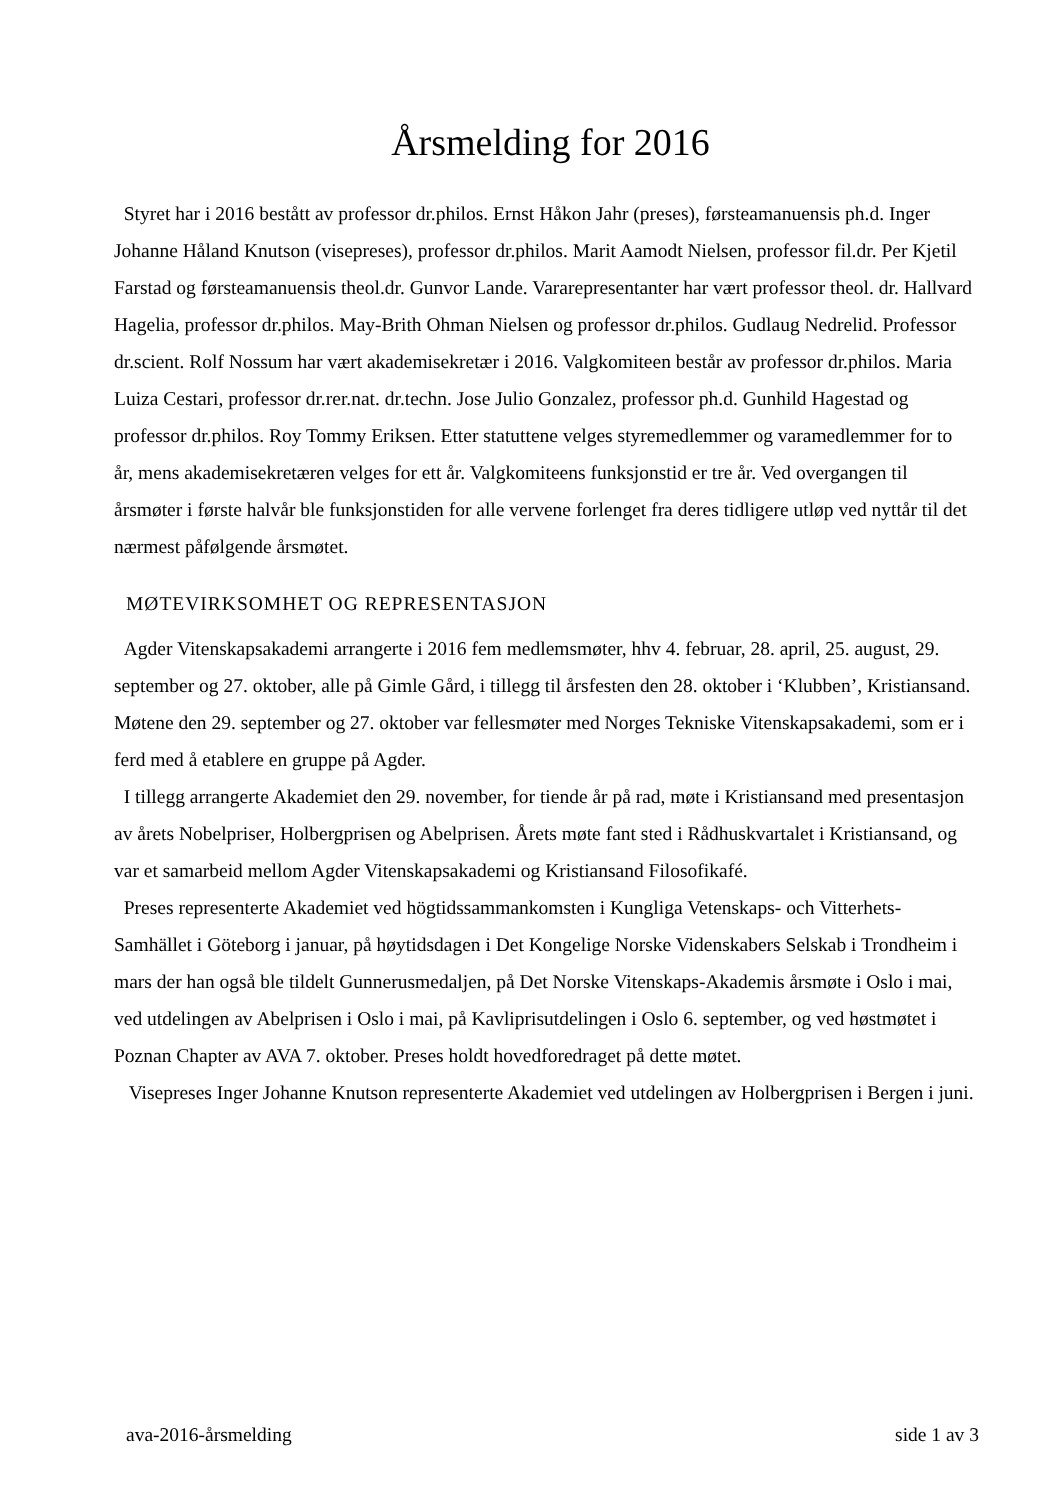Årsmelding for 2016
Styret har i 2016 bestått av professor dr.philos. Ernst Håkon Jahr (preses), førsteamanuensis ph.d. Inger Johanne Håland Knutson (visepreses), professor dr.philos. Marit Aamodt Nielsen, professor fil.dr. Per Kjetil Farstad og førsteamanuensis theol.dr. Gunvor Lande. Vararepresentanter har vært professor theol. dr. Hallvard Hagelia, professor dr.philos. May-Brith Ohman Nielsen og professor dr.philos. Gudlaug Nedrelid. Professor dr.scient. Rolf Nossum har vært akademisekretær i 2016. Valgkomiteen består av professor dr.philos. Maria Luiza Cestari, professor dr.rer.nat. dr.techn. Jose Julio Gonzalez, professor ph.d. Gunhild Hagestad og professor dr.philos. Roy Tommy Eriksen. Etter statuttene velges styremedlemmer og varamedlemmer for to år, mens akademisekretæren velges for ett år. Valgkomiteens funksjonstid er tre år. Ved overgangen til årsmøter i første halvår ble funksjonstiden for alle vervene forlenget fra deres tidligere utløp ved nyttår til det nærmest påfølgende årsmøtet.
MØTEVIRKSOMHET OG REPRESENTASJON
Agder Vitenskapsakademi arrangerte i 2016 fem medlemsmøter, hhv 4. februar, 28. april, 25. august, 29. september og 27. oktober, alle på Gimle Gård, i tillegg til årsfesten den 28. oktober i ‘Klubben’, Kristiansand. Møtene den 29. september og 27. oktober var fellesmøter med Norges Tekniske Vitenskapsakademi, som er i ferd med å etablere en gruppe på Agder.
I tillegg arrangerte Akademiet den 29. november, for tiende år på rad, møte i Kristiansand med presentasjon av årets Nobelpriser, Holbergprisen og Abelprisen. Årets møte fant sted i Rådhuskvartalet i Kristiansand, og var et samarbeid mellom Agder Vitenskapsakademi og Kristiansand Filosofikafé.
Preses representerte Akademiet ved högtidssammankomsten i Kungliga Vetenskaps- och Vitterhets-Samhället i Göteborg i januar, på høytidsdagen i Det Kongelige Norske Videnskabers Selskab i Trondheim i mars der han også ble tildelt Gunnerusmedaljen, på Det Norske Vitenskaps-Akademis årsmøte i Oslo i mai, ved utdelingen av Abelprisen i Oslo i mai, på Kavliprisutdelingen i Oslo 6. september, og ved høstmøtet i Poznan Chapter av AVA 7. oktober. Preses holdt hovedforedraget på dette møtet.
Visepreses Inger Johanne Knutson representerte Akademiet ved utdelingen av Holbergprisen i Bergen i juni.
ava-2016-årsmelding side 1 av 3